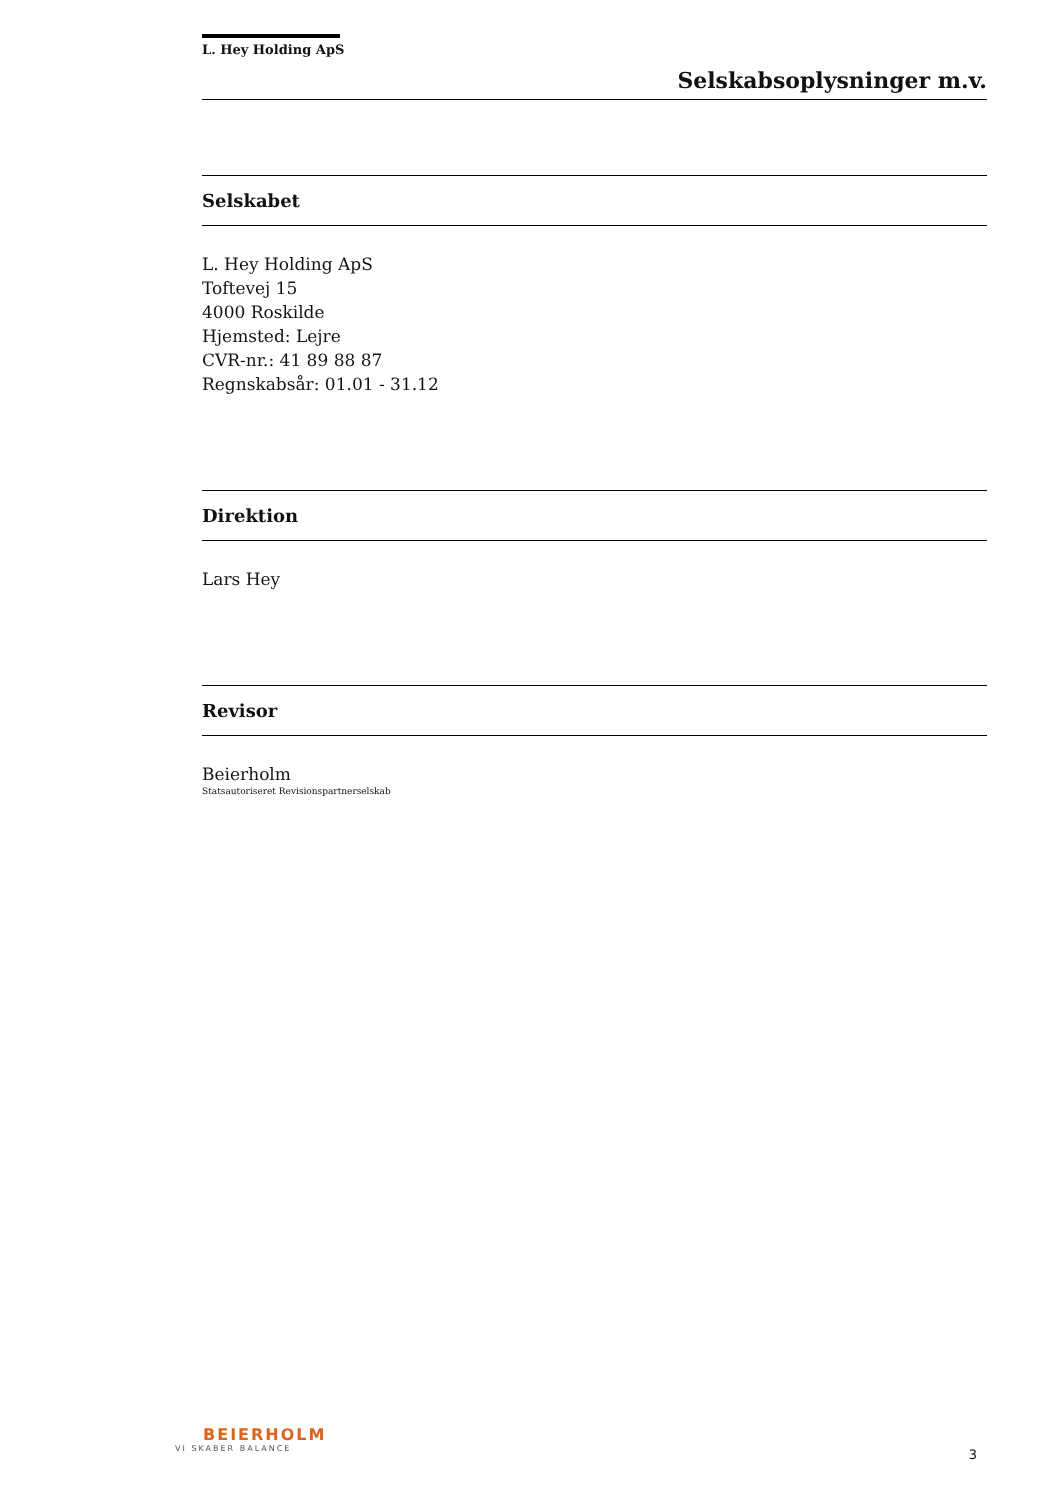L. Hey Holding ApS
Selskabsoplysninger m.v.
Selskabet
L. Hey Holding ApS
Toftevej 15
4000 Roskilde
Hjemsted: Lejre
CVR-nr.: 41 89 88 87
Regnskabsår: 01.01 - 31.12
Direktion
Lars Hey
Revisor
Beierholm
Statsautoriseret Revisionspartnerselskab
BEIERHOLM
VI SKABER BALANCE
3